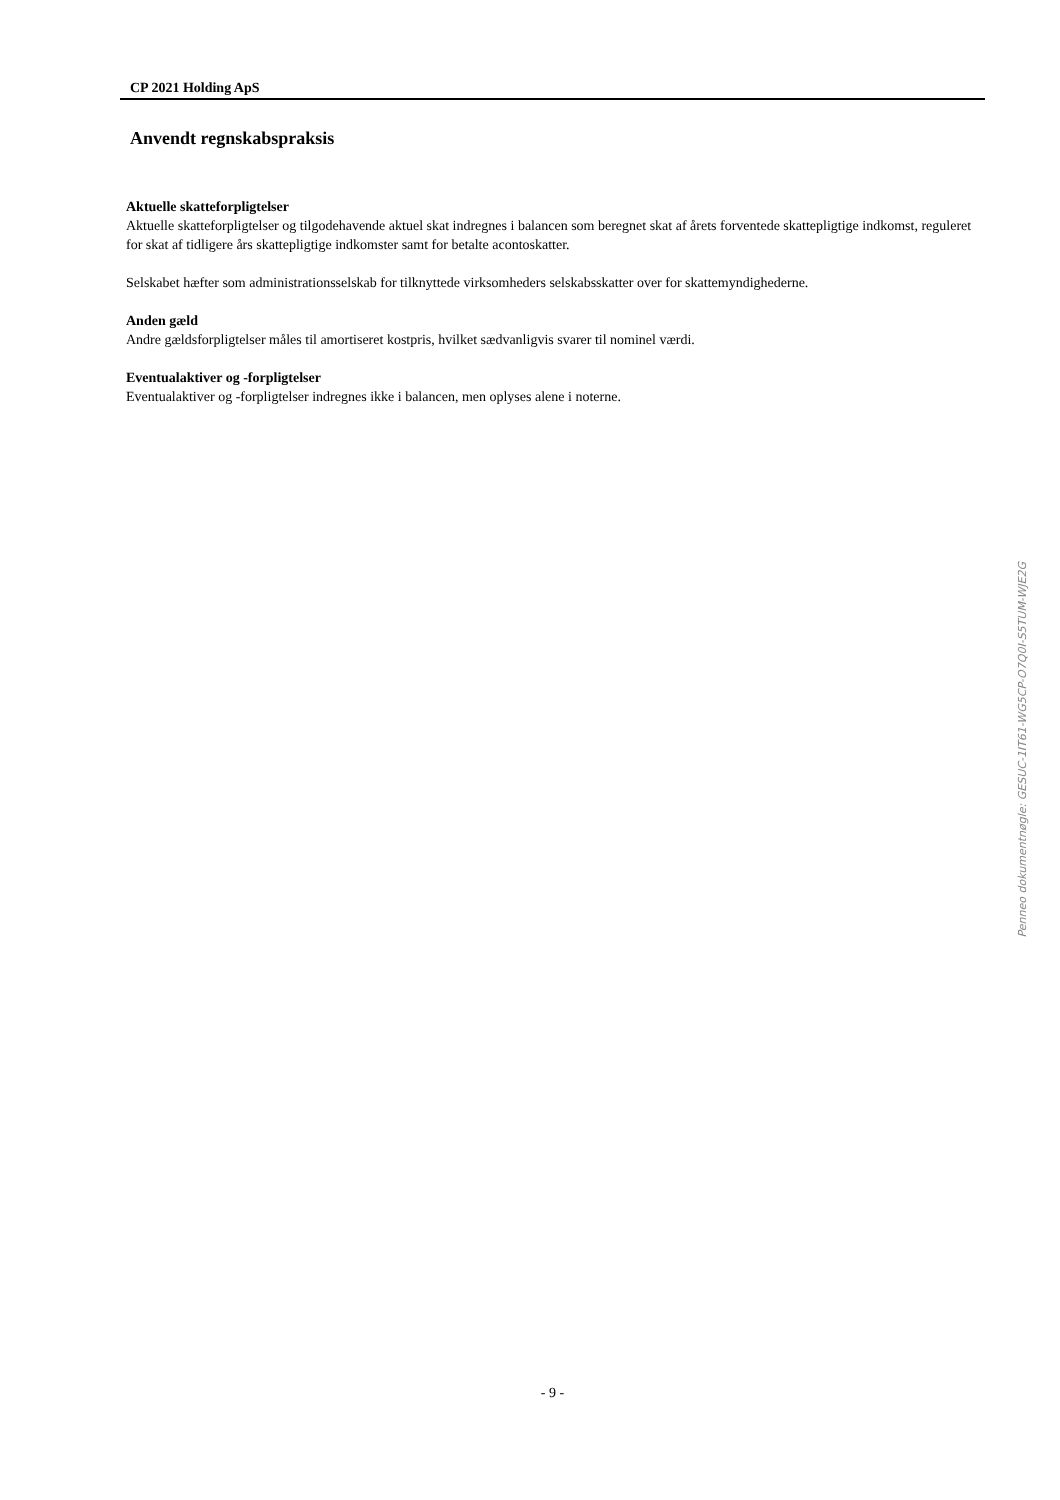CP 2021 Holding ApS
Anvendt regnskabspraksis
Aktuelle skatteforpligtelser
Aktuelle skatteforpligtelser og tilgodehavende aktuel skat indregnes i balancen som beregnet skat af årets forventede skattepligtige indkomst, reguleret for skat af tidligere års skattepligtige indkomster samt for betalte acontoskatter.
Selskabet hæfter som administrationsselskab for tilknyttede virksomheders selskabsskatter over for skattemyndighederne.
Anden gæld
Andre gældsforpligtelser måles til amortiseret kostpris, hvilket sædvanligvis svarer til nominel værdi.
Eventualaktiver og -forpligtelser
Eventualaktiver og -forpligtelser indregnes ikke i balancen, men oplyses alene i noterne.
- 9 -
Penneo dokumentnøgle: GESUC-1IT61-WG5CP-O7Q0I-S5TUM-WJE2G